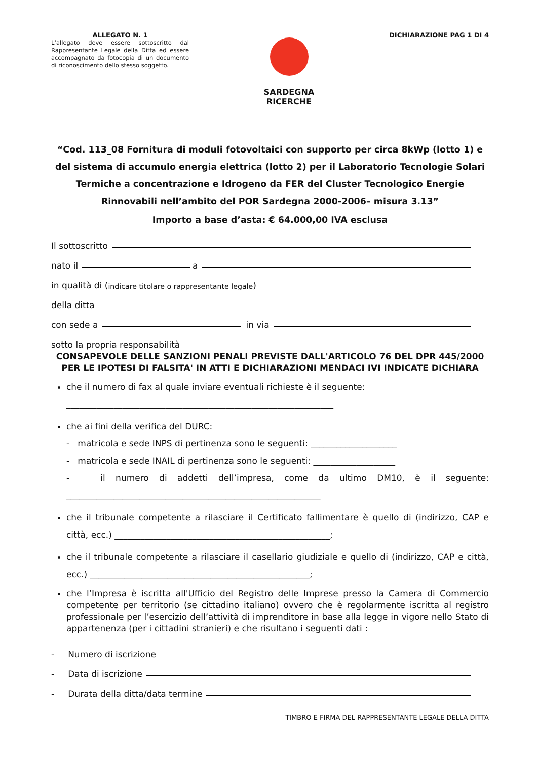ALLEGATO N. 1
L’allegato deve essere sottoscritto dal Rappresentante Legale della Ditta ed essere accompagnato da fotocopia di un documento di riconoscimento dello stesso soggetto.
SARDEGNA
RICERCHE
DICHIARAZIONE PAG 1 DI 4
“Cod. 113_08 Fornitura di moduli fotovoltaici con supporto per circa 8kWp (lotto 1) e del sistema di accumulo energia elettrica (lotto 2) per il Laboratorio Tecnologie Solari Termiche a concentrazione e Idrogeno da FER del Cluster Tecnologico Energie Rinnovabili nell’ambito del POR Sardegna 2000-2006– misura 3.13”
Importo a base d’asta: € 64.000,00 IVA esclusa
Il sottoscritto
nato il a
in qualità di (indicare titolare o rappresentante legale)
della ditta
con sede a in via
sotto la propria responsabilità
CONSAPEVOLE DELLE SANZIONI PENALI PREVISTE DALL'ARTICOLO 76 DEL DPR 445/2000 PER LE IPOTESI DI FALSITA' IN ATTI E DICHIARAZIONI MENDACI IVI INDICATE DICHIARA
che il numero di fax al quale inviare eventuali richieste è il seguente:
______________________________________________________________
che ai fini della verifica del DURC:
- matricola e sede INPS di pertinenza sono le seguenti: ____________________
- matricola e sede INAIL di pertinenza sono le seguenti: ___________________
- il numero di addetti dell’impresa, come da ultimo DM10, è il seguente: ___________________________________________________________
che il tribunale competente a rilasciare il Certificato fallimentare è quello di (indirizzo, CAP e città, ecc.) __________________________________________________;
che il tribunale competente a rilasciare il casellario giudiziale e quello di (indirizzo, CAP e città, ecc.) ___________________________________________________;
che l’Impresa è iscritta all'Ufficio del Registro delle Imprese presso la Camera di Commercio competente per territorio (se cittadino italiano) ovvero che è regolarmente iscritta al registro professionale per l’esercizio dell’attività di imprenditore in base alla legge in vigore nello Stato di appartenenza (per i cittadini stranieri) e che risultano i seguenti dati :
- Numero di iscrizione
- Data di iscrizione
- Durata della ditta/data termine
TIMBRO E FIRMA DEL RAPPRESENTANTE LEGALE DELLA DITTA